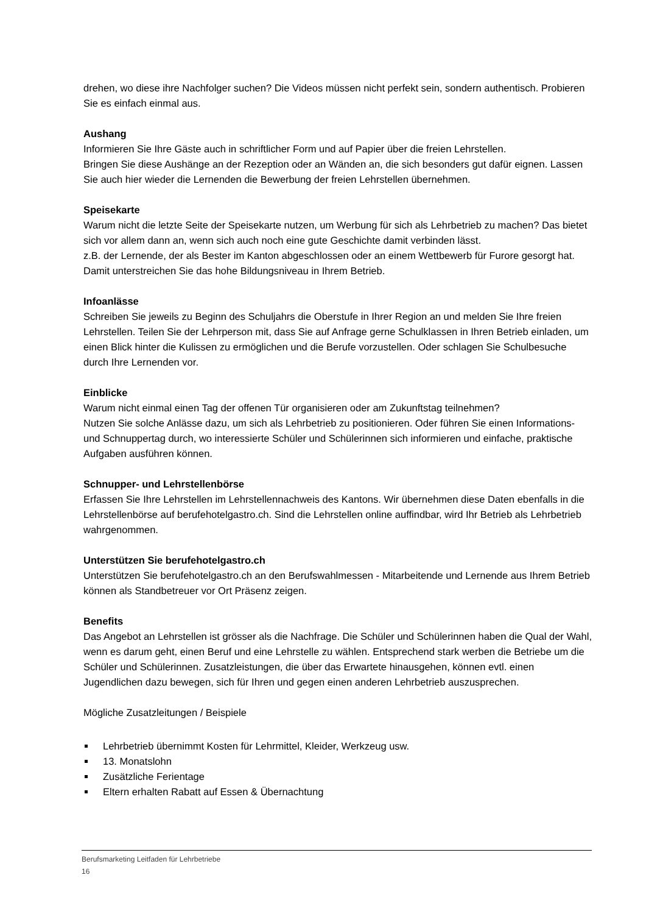drehen, wo diese ihre Nachfolger suchen? Die Videos müssen nicht perfekt sein, sondern authentisch. Probieren Sie es einfach einmal aus.
Aushang
Informieren Sie Ihre Gäste auch in schriftlicher Form und auf Papier über die freien Lehrstellen.
Bringen Sie diese Aushänge an der Rezeption oder an Wänden an, die sich besonders gut dafür eignen. Lassen Sie auch hier wieder die Lernenden die Bewerbung der freien Lehrstellen übernehmen.
Speisekarte
Warum nicht die letzte Seite der Speisekarte nutzen, um Werbung für sich als Lehrbetrieb zu machen? Das bietet sich vor allem dann an, wenn sich auch noch eine gute Geschichte damit verbinden lässt.
z.B. der Lernende, der als Bester im Kanton abgeschlossen oder an einem Wettbewerb für Furore gesorgt hat. Damit unterstreichen Sie das hohe Bildungsniveau in Ihrem Betrieb.
Infoanlässe
Schreiben Sie jeweils zu Beginn des Schuljahrs die Oberstufe in Ihrer Region an und melden Sie Ihre freien Lehrstellen. Teilen Sie der Lehrperson mit, dass Sie auf Anfrage gerne Schulklassen in Ihren Betrieb einladen, um einen Blick hinter die Kulissen zu ermöglichen und die Berufe vorzustellen. Oder schlagen Sie Schulbesuche durch Ihre Lernenden vor.
Einblicke
Warum nicht einmal einen Tag der offenen Tür organisieren oder am Zukunftstag teilnehmen?
Nutzen Sie solche Anlässe dazu, um sich als Lehrbetrieb zu positionieren. Oder führen Sie einen Informations- und Schnuppertag durch, wo interessierte Schüler und Schülerinnen sich informieren und einfache, praktische Aufgaben ausführen können.
Schnupper- und Lehrstellenbörse
Erfassen Sie Ihre Lehrstellen im Lehrstellennachweis des Kantons. Wir übernehmen diese Daten ebenfalls in die Lehrstellenbörse auf berufehotelgastro.ch. Sind die Lehrstellen online auffindbar, wird Ihr Betrieb als Lehrbetrieb wahrgenommen.
Unterstützen Sie berufehotelgastro.ch
Unterstützen Sie berufehotelgastro.ch an den Berufswahlmessen - Mitarbeitende und Lernende aus Ihrem Betrieb können als Standbetreuer vor Ort Präsenz zeigen.
Benefits
Das Angebot an Lehrstellen ist grösser als die Nachfrage. Die Schüler und Schülerinnen haben die Qual der Wahl, wenn es darum geht, einen Beruf und eine Lehrstelle zu wählen. Entsprechend stark werben die Betriebe um die Schüler und Schülerinnen. Zusatzleistungen, die über das Erwartete hinausgehen, können evtl. einen Jugendlichen dazu bewegen, sich für Ihren und gegen einen anderen Lehrbetrieb auszusprechen.
Mögliche Zusatzleitungen / Beispiele
Lehrbetrieb übernimmt Kosten für Lehrmittel, Kleider, Werkzeug usw.
13. Monatslohn
Zusätzliche Ferientage
Eltern erhalten Rabatt auf Essen & Übernachtung
Berufsmarketing Leitfaden für Lehrbetriebe
16